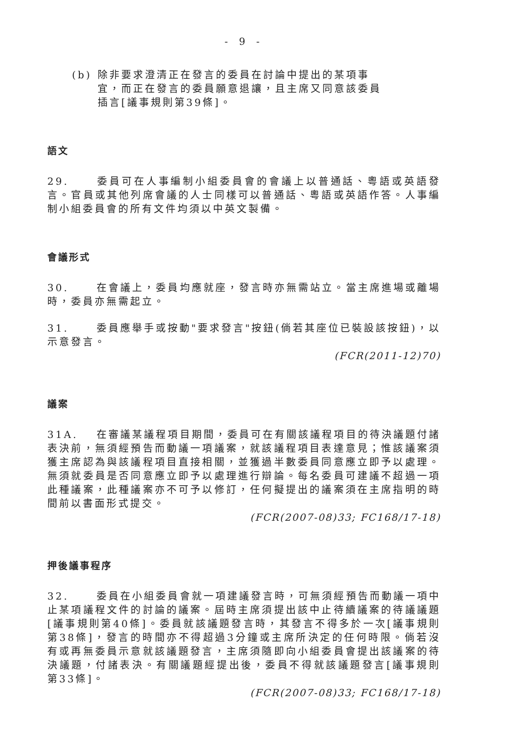- 9 -
(b) 除非要求澄清正在發言的委員在討論中提出的某項事宜，而正在發言的委員願意退讓，且主席又同意該委員插言[議事規則第39條]。
語文
29. 委員可在人事編制小組委員會的會議上以普通話、粵語或英語發言。官員或其他列席會議的人士同樣可以普通話、粵語或英語作答。人事編制小組委員會的所有文件均須以中英文製備。
會議形式
30. 在會議上，委員均應就座，發言時亦無需站立。當主席進場或離場時，委員亦無需起立。
31. 委員應舉手或按動"要求發言"按鈕(倘若其座位已裝設該按鈕)，以示意發言。
(FCR(2011-12)70)
議案
31A. 在審議某議程項目期間，委員可在有關該議程項目的待決議題付諸表決前，無須經預告而動議一項議案，就該議程項目表達意見；惟該議案須獲主席認為與該議程項目直接相關，並獲過半數委員同意應立即予以處理。無須就委員是否同意應立即予以處理進行辯論。每名委員可建議不超過一項此種議案，此種議案亦不可予以修訂，任何擬提出的議案須在主席指明的時間前以書面形式提交。
(FCR(2007-08)33; FC168/17-18)
押後議事程序
32. 委員在小組委員會就一項建議發言時，可無須經預告而動議一項中止某項議程文件的討論的議案。屆時主席須提出該中止待續議案的待議議題[議事規則第40條]。委員就該議題發言時，其發言不得多於一次[議事規則第38條]，發言的時間亦不得超過3分鐘或主席所決定的任何時限。倘若沒有或再無委員示意就該議題發言，主席須隨即向小組委員會提出該議案的待決議題，付諸表決。有關議題經提出後，委員不得就該議題發言[議事規則第33條]。
(FCR(2007-08)33; FC168/17-18)